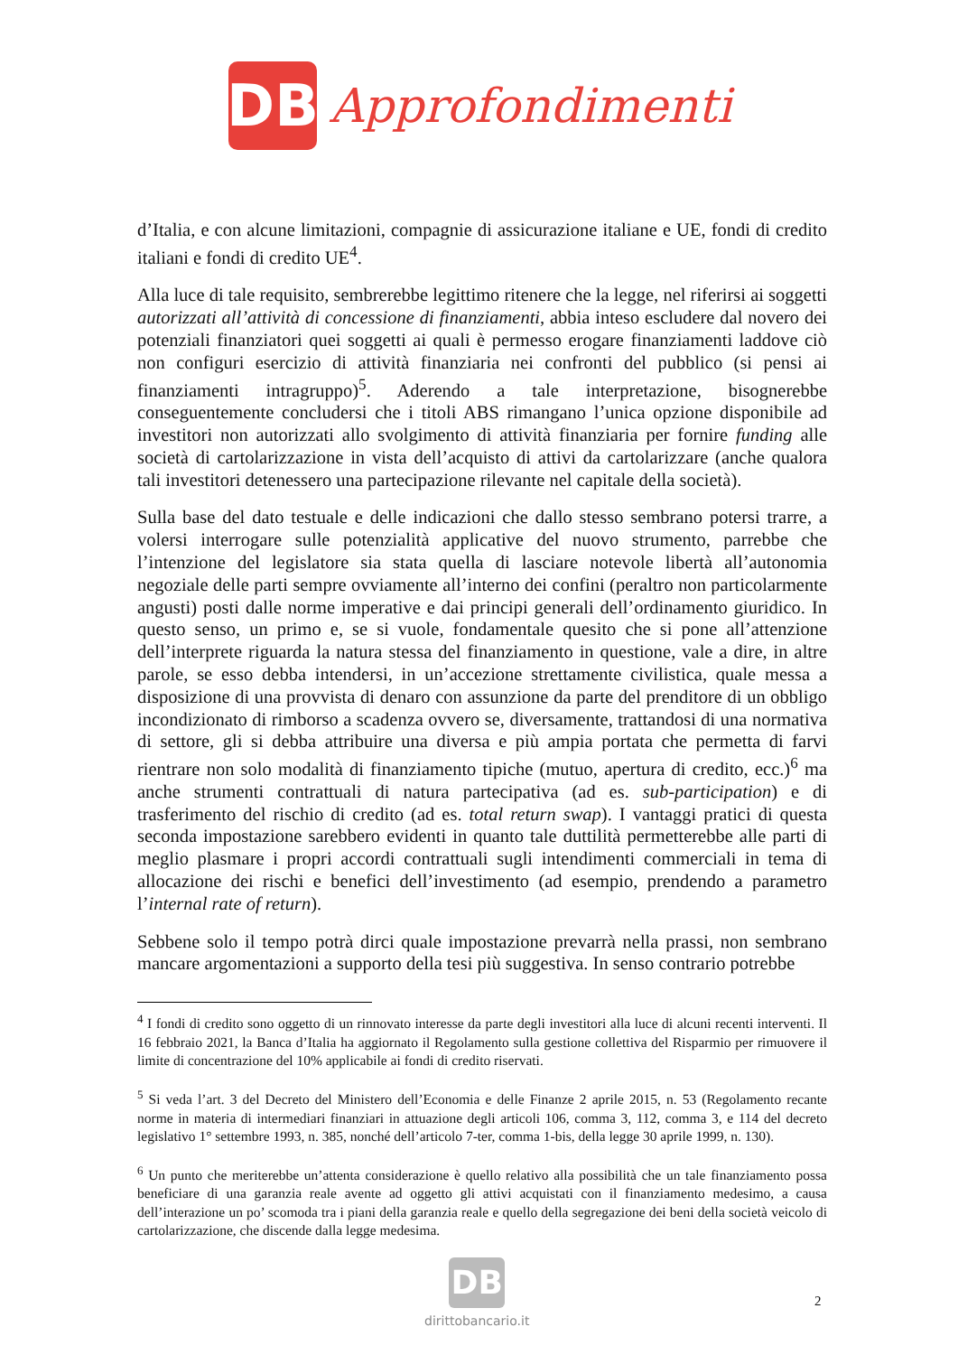DB
Approfondimenti
d’Italia, e con alcune limitazioni, compagnie di assicurazione italiane e UE, fondi di credito italiani e fondi di credito UE<sup>4</sup>.
Alla luce di tale requisito, sembrerebbe legittimo ritenere che la legge, nel riferirsi ai soggetti autorizzati all’attività di concessione di finanziamenti, abbia inteso escludere dal novero dei potenziali finanziatori quei soggetti ai quali è permesso erogare finanziamenti laddove ciò non configuri esercizio di attività finanziaria nei confronti del pubblico (si pensi ai finanziamenti intragruppo)<sup>5</sup>. Aderendo a tale interpretazione, bisognerebbe conseguentemente concludersi che i titoli ABS rimangano l’unica opzione disponibile ad investitori non autorizzati allo svolgimento di attività finanziaria per fornire funding alle società di cartolarizzazione in vista dell’acquisto di attivi da cartolarizzare (anche qualora tali investitori detenessero una partecipazione rilevante nel capitale della società).
Sulla base del dato testuale e delle indicazioni che dallo stesso sembrano potersi trarre, a volersi interrogare sulle potenzialità applicative del nuovo strumento, parrebbe che l’intenzione del legislatore sia stata quella di lasciare notevole libertà all’autonomia negoziale delle parti sempre ovviamente all’interno dei confini (peraltro non particolarmente angusti) posti dalle norme imperative e dai principi generali dell’ordinamento giuridico. In questo senso, un primo e, se si vuole, fondamentale quesito che si pone all’attenzione dell’interprete riguarda la natura stessa del finanziamento in questione, vale a dire, in altre parole, se esso debba intendersi, in un’accezione strettamente civilistica, quale messa a disposizione di una provvista di denaro con assunzione da parte del prenditore di un obbligo incondizionato di rimborso a scadenza ovvero se, diversamente, trattandosi di una normativa di settore, gli si debba attribuire una diversa e più ampia portata che permetta di farvi rientrare non solo modalità di finanziamento tipiche (mutuo, apertura di credito, ecc.)<sup>6</sup> ma anche strumenti contrattuali di natura partecipativa (ad es. sub-participation) e di trasferimento del rischio di credito (ad es. total return swap). I vantaggi pratici di questa seconda impostazione sarebbero evidenti in quanto tale duttilità permetterebbe alle parti di meglio plasmare i propri accordi contrattuali sugli intendimenti commerciali in tema di allocazione dei rischi e benefici dell’investimento (ad esempio, prendendo a parametro l’internal rate of return).
Sebbene solo il tempo potrà dirci quale impostazione prevarrà nella prassi, non sembrano mancare argomentazioni a supporto della tesi più suggestiva. In senso contrario potrebbe
<sup>4</sup> I fondi di credito sono oggetto di un rinnovato interesse da parte degli investitori alla luce di alcuni recenti interventi. Il 16 febbraio 2021, la Banca d’Italia ha aggiornato il Regolamento sulla gestione collettiva del Risparmio per rimuovere il limite di concentrazione del 10% applicabile ai fondi di credito riservati.
<sup>5</sup> Si veda l’art. 3 del Decreto del Ministero dell’Economia e delle Finanze 2 aprile 2015, n. 53 (Regolamento recante norme in materia di intermediari finanziari in attuazione degli articoli 106, comma 3, 112, comma 3, e 114 del decreto legislativo 1° settembre 1993, n. 385, nonché dell’articolo 7-ter, comma 1-bis, della legge 30 aprile 1999, n. 130).
<sup>6</sup> Un punto che meriterebbe un’attenta considerazione è quello relativo alla possibilità che un tale finanziamento possa beneficiare di una garanzia reale avente ad oggetto gli attivi acquistati con il finanziamento medesimo, a causa dell’interazione un po’ scomoda tra i piani della garanzia reale e quello della segregazione dei beni della società veicolo di cartolarizzazione, che discende dalla legge medesima.
DB
dirittobancario.it
2